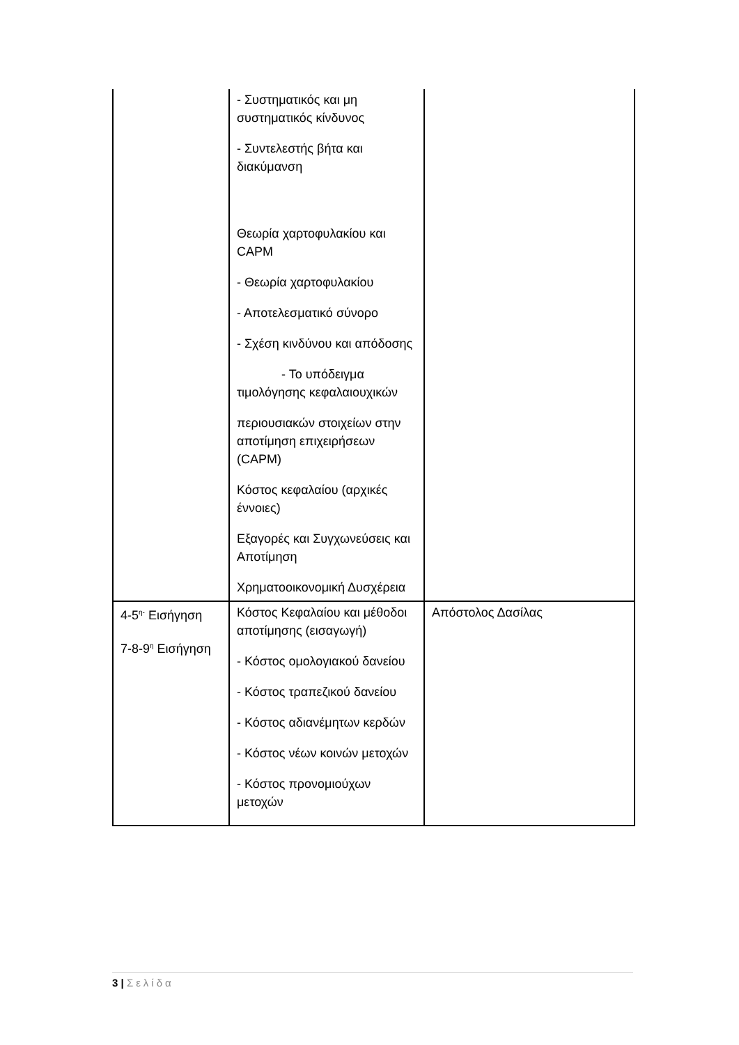| | - Συστηματικός και μη συστηματικός κίνδυνος - Συντελεστής βήτα και διακύμανση Θεωρία χαρτοφυλακίου και CAPM - Θεωρία χαρτοφυλακίου - Αποτελεσματικό σύνορο - Σχέση κινδύνου και απόδοσης - Το υπόδειγμα τιμολόγησης κεφαλαιουχικών περιουσιακών στοιχείων στην αποτίμηση επιχειρήσεων (CAPM) Κόστος κεφαλαίου (αρχικές έννοιες) Εξαγορές και Συγχωνεύσεις και Αποτίμηση Χρηματοοικονομική Δυσχέρεια | |
| 4-5<sup>η-</sup> Εισήγηση 7-8-9<sup>η</sup> Εισήγηση | Κόστος Κεφαλαίου και μέθοδοι αποτίμησης (εισαγωγή) - Κόστος ομολογιακού δανείου - Κόστος τραπεζικού δανείου - Κόστος αδιανέμητων κερδών - Κόστος νέων κοινών μετοχών - Κόστος προνομιούχων μετοχών | Απόστολος Δασίλας |
3 | Σελίδα